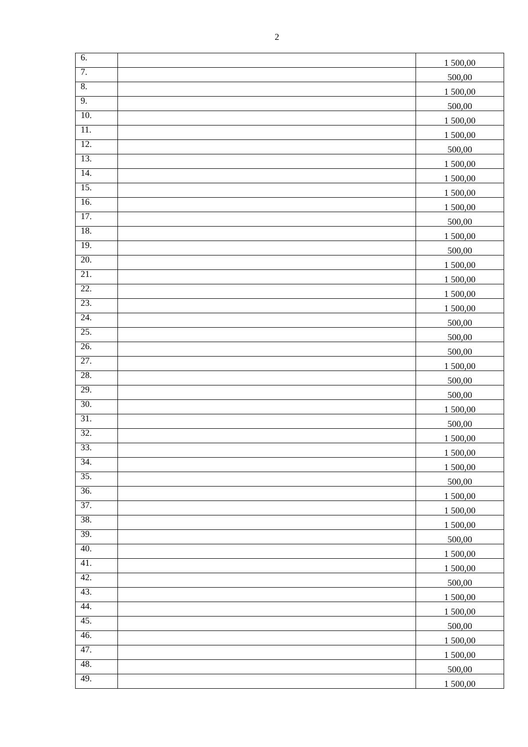2
| 6. | | 1 500,00 |
| 7. | | 500,00 |
| 8. | | 1 500,00 |
| 9. | | 500,00 |
| 10. | | 1 500,00 |
| 11. | | 1 500,00 |
| 12. | | 500,00 |
| 13. | | 1 500,00 |
| 14. | | 1 500,00 |
| 15. | | 1 500,00 |
| 16. | | 1 500,00 |
| 17. | | 500,00 |
| 18. | | 1 500,00 |
| 19. | | 500,00 |
| 20. | | 1 500,00 |
| 21. | | 1 500,00 |
| 22. | | 1 500,00 |
| 23. | | 1 500,00 |
| 24. | | 500,00 |
| 25. | | 500,00 |
| 26. | | 500,00 |
| 27. | | 1 500,00 |
| 28. | | 500,00 |
| 29. | | 500,00 |
| 30. | | 1 500,00 |
| 31. | | 500,00 |
| 32. | | 1 500,00 |
| 33. | | 1 500,00 |
| 34. | | 1 500,00 |
| 35. | | 500,00 |
| 36. | | 1 500,00 |
| 37. | | 1 500,00 |
| 38. | | 1 500,00 |
| 39. | | 500,00 |
| 40. | | 1 500,00 |
| 41. | | 1 500,00 |
| 42. | | 500,00 |
| 43. | | 1 500,00 |
| 44. | | 1 500,00 |
| 45. | | 500,00 |
| 46. | | 1 500,00 |
| 47. | | 1 500,00 |
| 48. | | 500,00 |
| 49. | | 1 500,00 |